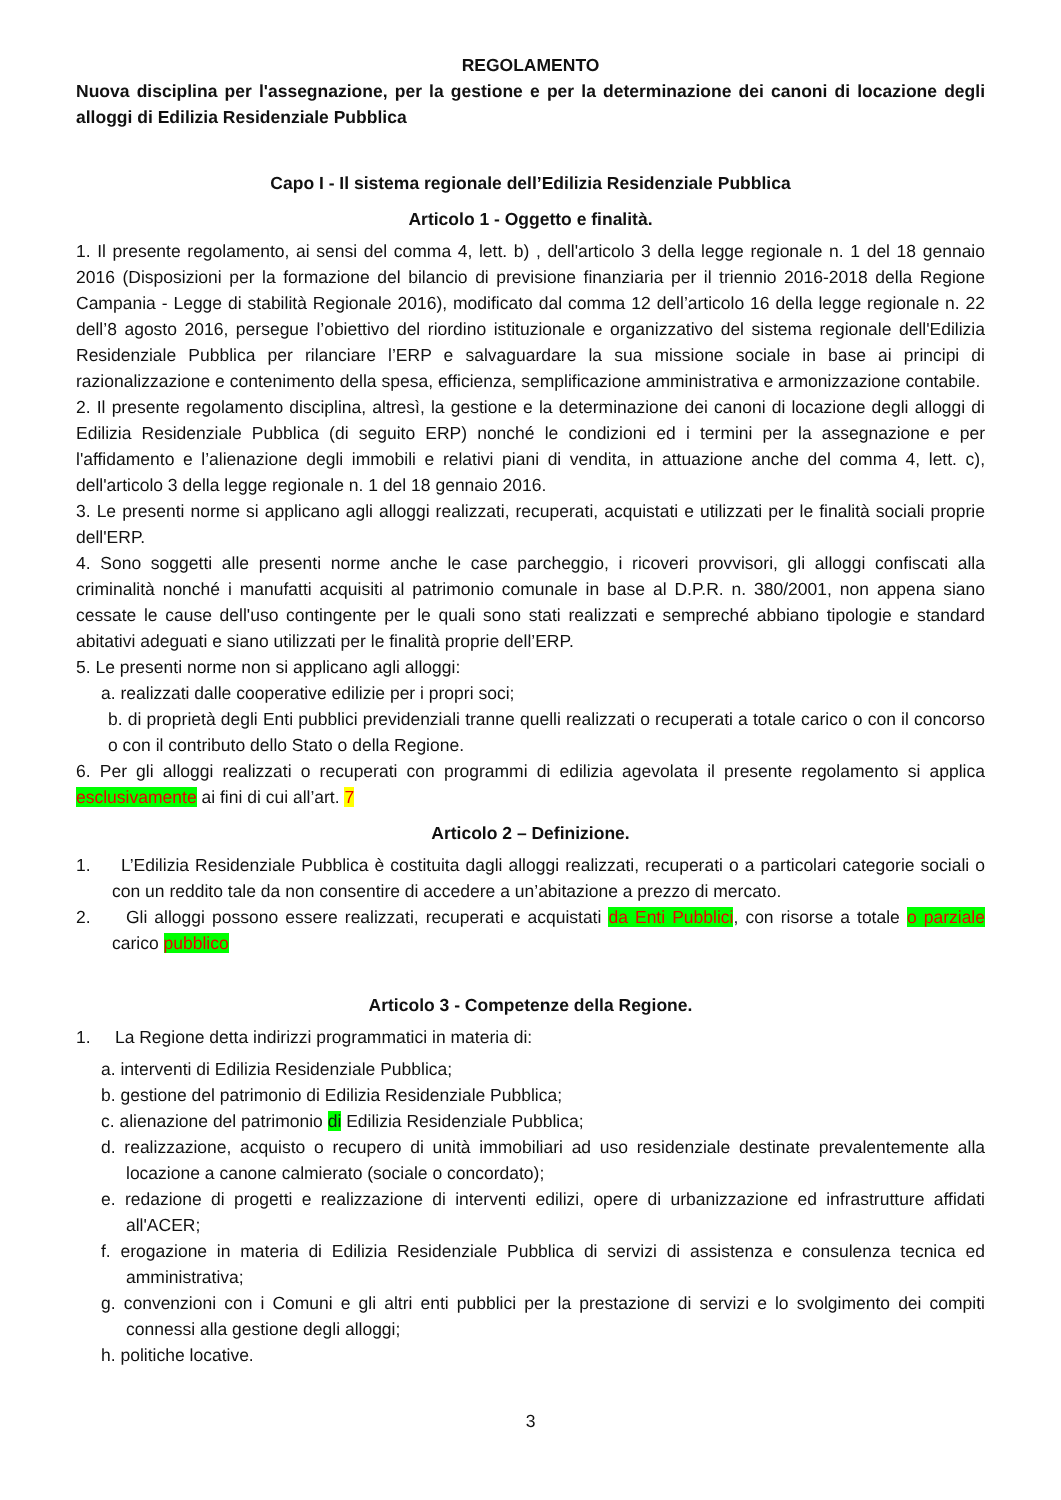REGOLAMENTO
Nuova disciplina per l'assegnazione, per la gestione e per la determinazione dei canoni di locazione degli alloggi di Edilizia Residenziale Pubblica
Capo I - Il sistema regionale dell’Edilizia Residenziale Pubblica
Articolo 1 - Oggetto e finalità.
1. Il presente regolamento, ai sensi del comma 4, lett. b) , dell'articolo 3 della legge regionale n. 1 del 18 gennaio 2016 (Disposizioni per la formazione del bilancio di previsione finanziaria per il triennio 2016-2018 della Regione Campania - Legge di stabilità Regionale 2016), modificato dal comma 12 dell’articolo 16 della legge regionale n. 22 dell’8 agosto 2016, persegue l’obiettivo del riordino istituzionale e organizzativo del sistema regionale dell'Edilizia Residenziale Pubblica per rilanciare l’ERP e salvaguardare la sua missione sociale in base ai principi di razionalizzazione e contenimento della spesa, efficienza, semplificazione amministrativa e armonizzazione contabile.
2. Il presente regolamento disciplina, altresì, la gestione e la determinazione dei canoni di locazione degli alloggi di Edilizia Residenziale Pubblica (di seguito ERP) nonché le condizioni ed i termini per la assegnazione e per l'affidamento e l’alienazione degli immobili e relativi piani di vendita, in attuazione anche del comma 4, lett. c), dell'articolo 3 della legge regionale n. 1 del 18 gennaio 2016.
3. Le presenti norme si applicano agli alloggi realizzati, recuperati, acquistati e utilizzati per le finalità sociali proprie dell'ERP.
4. Sono soggetti alle presenti norme anche le case parcheggio, i ricoveri provvisori, gli alloggi confiscati alla criminalità nonché i manufatti acquisiti al patrimonio comunale in base al D.P.R. n. 380/2001, non appena siano cessate le cause dell'uso contingente per le quali sono stati realizzati e sempreché abbiano tipologie e standard abitativi adeguati e siano utilizzati per le finalità proprie dell’ERP.
5. Le presenti norme non si applicano agli alloggi:
a. realizzati dalle cooperative edilizie per i propri soci;
b. di proprietà degli Enti pubblici previdenziali tranne quelli realizzati o recuperati a totale carico o con il concorso o con il contributo dello Stato o della Regione.
6. Per gli alloggi realizzati o recuperati con programmi di edilizia agevolata il presente regolamento si applica esclusivamente ai fini di cui all’art. 7
Articolo 2 – Definizione.
1. L’Edilizia Residenziale Pubblica è costituita dagli alloggi realizzati, recuperati o a particolari categorie sociali o con un reddito tale da non consentire di accedere a un’abitazione a prezzo di mercato.
2. Gli alloggi possono essere realizzati, recuperati e acquistati da Enti Pubblici, con risorse a totale o parziale carico pubblico
Articolo 3 - Competenze della Regione.
1. La Regione detta indirizzi programmatici in materia di:
a. interventi di Edilizia Residenziale Pubblica;
b. gestione del patrimonio di Edilizia Residenziale Pubblica;
c. alienazione del patrimonio di Edilizia Residenziale Pubblica;
d. realizzazione, acquisto o recupero di unità immobiliari ad uso residenziale destinate prevalentemente alla locazione a canone calmierato (sociale o concordato);
e. redazione di progetti e realizzazione di interventi edilizi, opere di urbanizzazione ed infrastrutture affidati all'ACER;
f. erogazione in materia di Edilizia Residenziale Pubblica di servizi di assistenza e consulenza tecnica ed amministrativa;
g. convenzioni con i Comuni e gli altri enti pubblici per la prestazione di servizi e lo svolgimento dei compiti connessi alla gestione degli alloggi;
h. politiche locative.
3